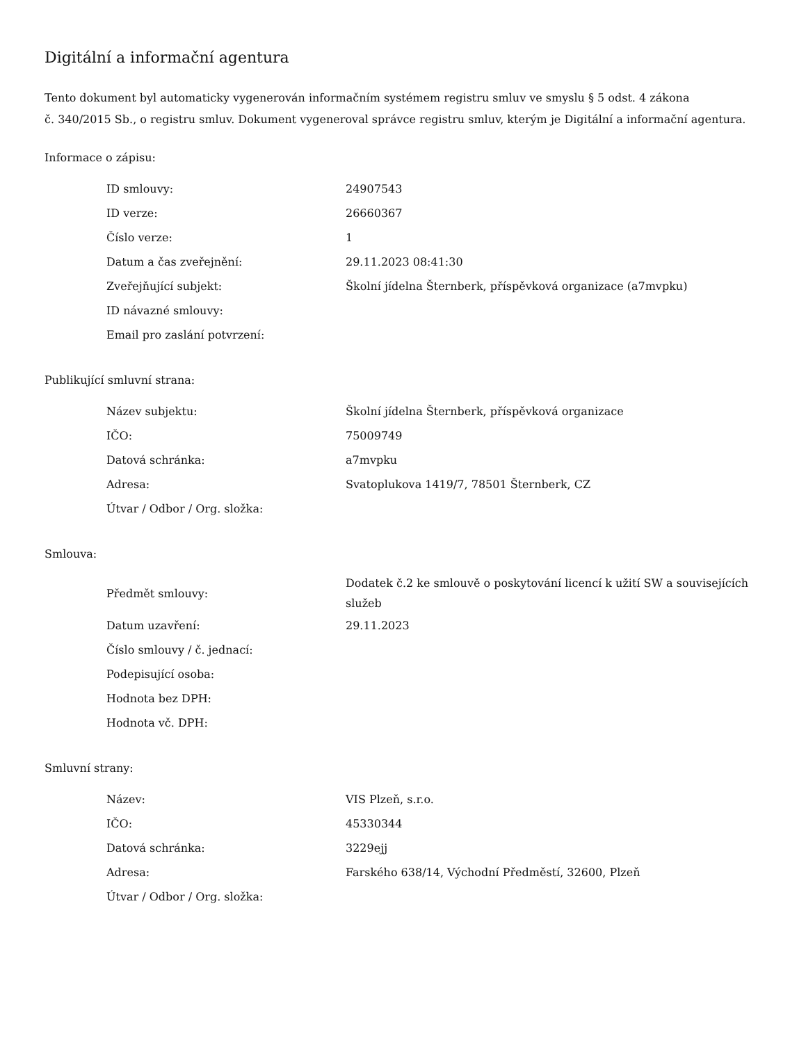Digitální a informační agentura
Tento dokument byl automaticky vygenerován informačním systémem registru smluv ve smyslu § 5 odst. 4 zákona
č. 340/2015 Sb., o registru smluv. Dokument vygeneroval správce registru smluv, kterým je Digitální a informační agentura.
Informace o zápisu:
| ID smlouvy: | 24907543 |
| ID verze: | 26660367 |
| Číslo verze: | 1 |
| Datum a čas zveřejnění: | 29.11.2023 08:41:30 |
| Zveřejňující subjekt: | Školní jídelna Šternberk, příspěvková organizace (a7mvpku) |
| ID návazné smlouvy: | |
| Email pro zaslání potvrzení: | |
Publikující smluvní strana:
| Název subjektu: | Školní jídelna Šternberk, příspěvková organizace |
| IČO: | 75009749 |
| Datová schránka: | a7mvpku |
| Adresa: | Svatoplukova 1419/7, 78501 Šternberk, CZ |
| Útvar / Odbor / Org. složka: | |
Smlouva:
| Předmět smlouvy: | Dodatek č.2 ke smlouvě o poskytování licencí k užití SW a souvisejících služeb |
| Datum uzavření: | 29.11.2023 |
| Číslo smlouvy / č. jednací: | |
| Podepisující osoba: | |
| Hodnota bez DPH: | |
| Hodnota vč. DPH: | |
Smluvní strany:
| Název: | VIS Plzeň, s.r.o. |
| IČO: | 45330344 |
| Datová schránka: | 3229ejj |
| Adresa: | Farského 638/14, Východní Předměstí, 32600, Plzeň |
| Útvar / Odbor / Org. složka: | |